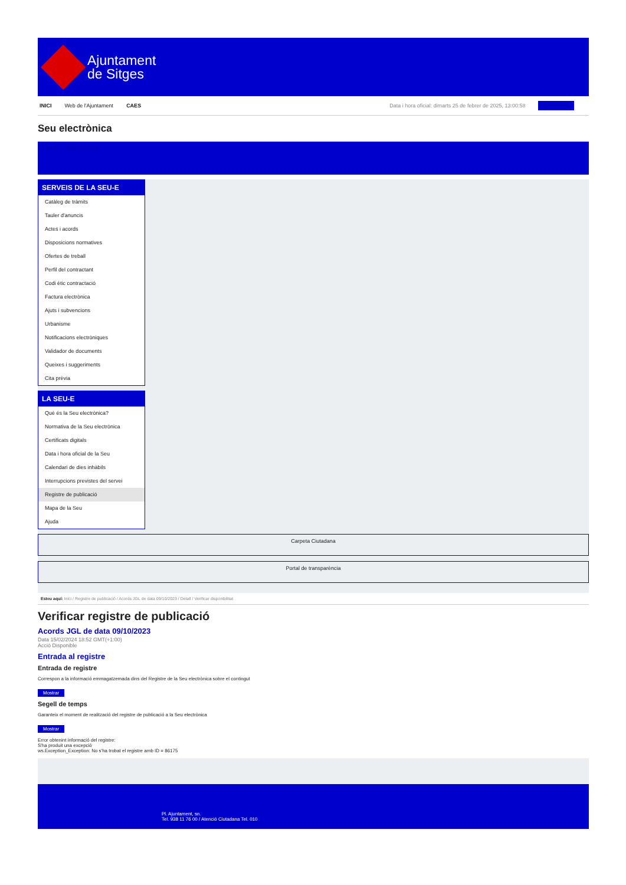Ajuntament
de Sitges
INICI Web de l'Ajuntament CAES Data i hora oficial: dimarts 25 de febrer de 2025, 13:00:58 Sincronitza
Seu electrònica
Obtenir còpia autèntica
SERVEIS DE LA SEU-E
Catàleg de tràmits
Tauler d'anuncis
Actes i acords
Disposicions normatives
Ofertes de treball
Perfil del contractant
Codi ètic contractació
Factura electrònica
Ajuts i subvencions
Urbanisme
Notificacions electròniques
Validador de documents
Queixes i suggeriments
Cita prèvia
LA SEU-E
Què és la Seu electrònica?
Normativa de la Seu electrònica
Certificats digitals
Data i hora oficial de la Seu
Calendari de dies inhàbils
Interrupcions previstes del servei
Registre de publicació
Mapa de la Seu
Ajuda
Carpeta Ciutadana
Portal de transparència
Esteu aquí: Inici / Registre de publicació / Acords JGL de data 09/10/2023 / Detall / Verificar disponibilitat
Verificar registre de publicació
Acords JGL de data 09/10/2023
Data 15/02/2024 18:52 GMT(+1:00)
Acció Disponible
Entrada al registre
Entrada de registre
Correspon a la informació emmagatzemada dins del Registre de la Seu electrònica sobre el contingut
Mostrar
Segell de temps
Garanteix el moment de realització del registre de publicació a la Seu electrònica
Mostrar
Error obtenint informació del registre:
S'ha produit una excepció
ws.Exception_Exception: No s'ha trobat el registre amb ID = 86175
Pl. Ajuntament, sn.
Tel. 938 11 76 00 / Atenció Ciutadana Tel. 010